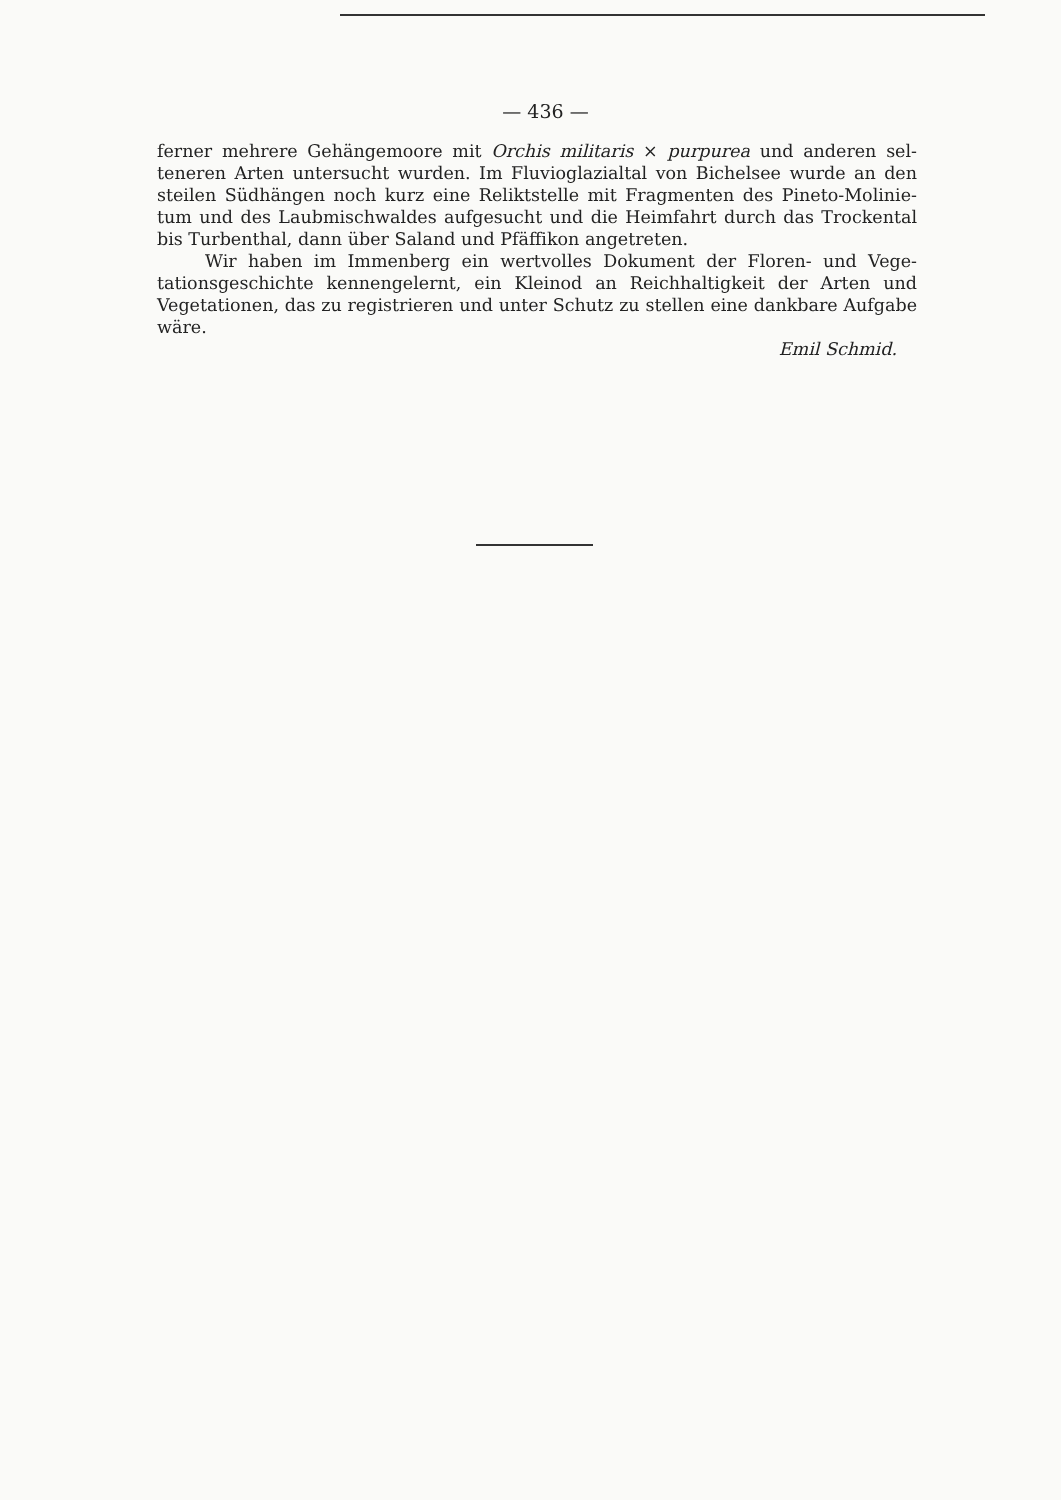— 436 —
ferner mehrere Gehängemoore mit Orchis militaris × purpurea und anderen sel­teneren Arten untersucht wurden. Im Fluvioglazialtal von Bichelsee wurde an den steilen Südhängen noch kurz eine Reliktstelle mit Fragmenten des Pineto-Molinie­tum und des Laubmischwaldes aufgesucht und die Heimfahrt durch das Trocken­tal bis Turbenthal, dann über Saland und Pfäffikon angetreten.
Wir haben im Immenberg ein wertvolles Dokument der Floren- und Vege­tationsgeschichte kennengelernt, ein Kleinod an Reichhaltigkeit der Arten und Vegetationen, das zu registrieren und unter Schutz zu stellen eine dankbare Auf­gabe wäre.
Emil Schmid.